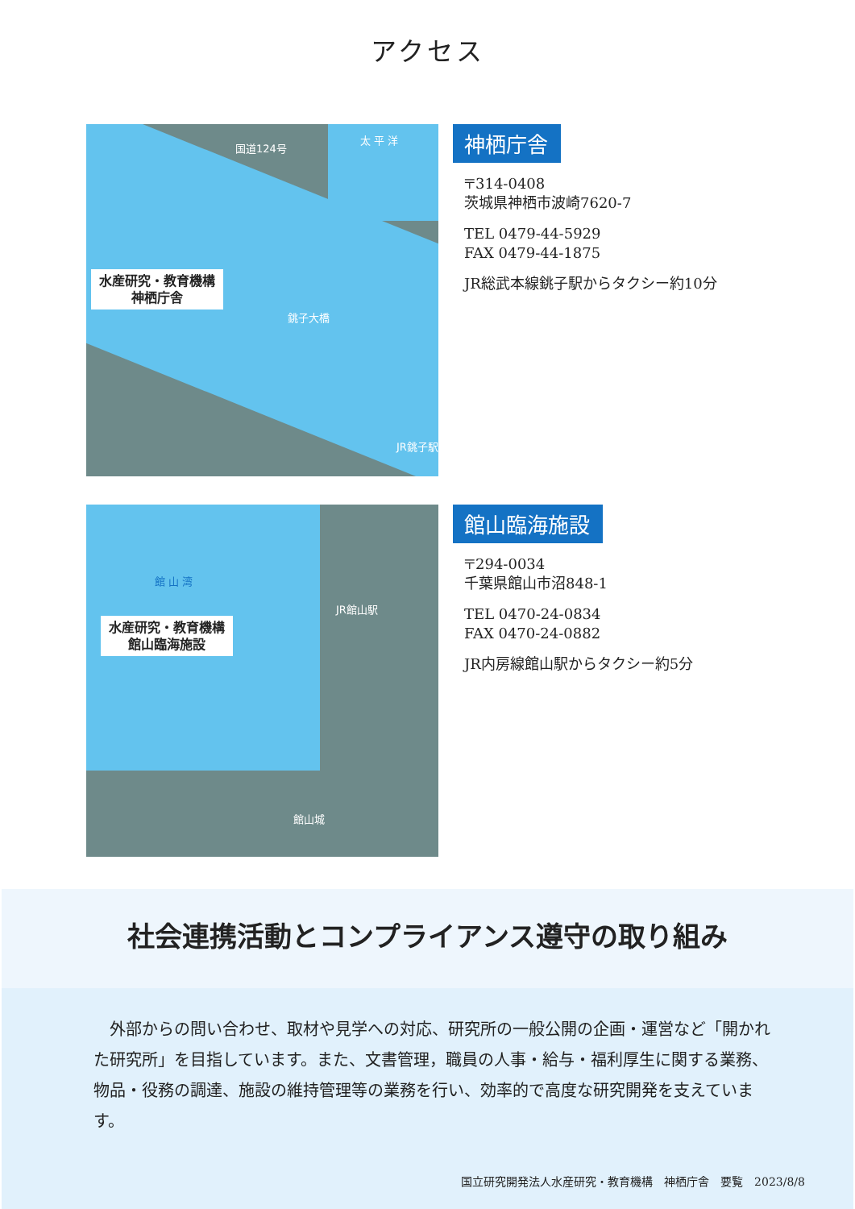アクセス
水産研究・教育機構
神栖庁舎
太 平 洋
国道124号
銚子大橋
JR銚子駅
神栖庁舎
〒314-0408
茨城県神栖市波崎7620-7
TEL 0479-44-5929
FAX 0479-44-1875
JR総武本線銚子駅からタクシー約10分
水産研究・教育機構
館山臨海施設
館 山 湾
JR館山駅
館山城
館山臨海施設
〒294-0034
千葉県館山市沼848-1
TEL 0470-24-0834
FAX 0470-24-0882
JR内房線館山駅からタクシー約5分
社会連携活動とコンプライアンス遵守の取り組み
　外部からの問い合わせ、取材や見学への対応、研究所の一般公開の企画・運営など「開かれた研究所」を目指しています。また、文書管理，職員の人事・給与・福利厚生に関する業務、物品・役務の調達、施設の維持管理等の業務を行い、効率的で高度な研究開発を支えています。
国立研究開発法人水産研究・教育機構　神栖庁舎　要覧　2023/8/8